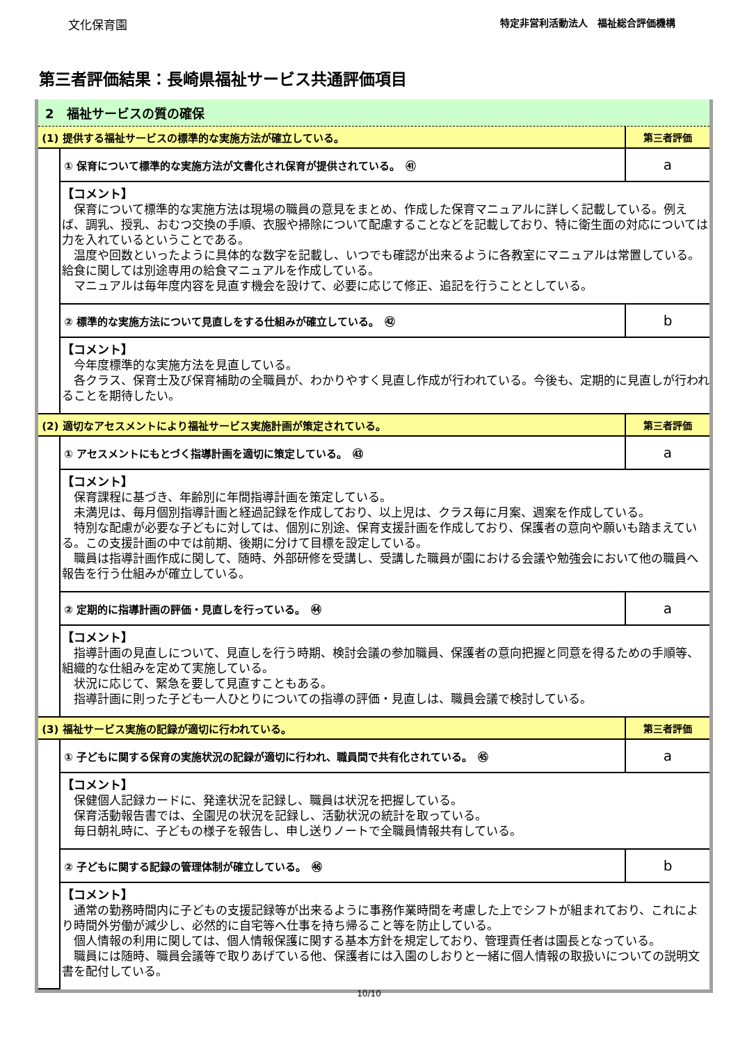文化保育園 特定非営利活動法人　福祉総合評価機構
第三者評価結果：長崎県福祉サービス共通評価項目
2　福祉サービスの質の確保
| (1) 提供する福祉サービスの標準的な実施方法が確立している。 | | 第三者評価 |
| | ① 保育について標準的な実施方法が文書化され保育が提供されている。 ㊶ | a |
| | 【コメント】 保育について標準的な実施方法は現場の職員の意見をまとめ、作成した保育マニュアルに詳しく記載している。例えば、調乳、授乳、おむつ交換の手順、衣服や掃除について配慮することなどを記載しており、特に衛生面の対応については力を入れているということである。 温度や回数といったように具体的な数字を記載し、いつでも確認が出来るように各教室にマニュアルは常置している。給食に関しては別途専用の給食マニュアルを作成している。 マニュアルは毎年度内容を見直す機会を設けて、必要に応じて修正、追記を行うこととしている。 | |
| | ② 標準的な実施方法について見直しをする仕組みが確立している。 ㊷ | b |
| | 【コメント】 今年度標準的な実施方法を見直している。 各クラス、保育士及び保育補助の全職員が、わかりやすく見直し作成が行われている。今後も、定期的に見直しが行われることを期待したい。 | |
| (2) 適切なアセスメントにより福祉サービス実施計画が策定されている。 | | 第三者評価 |
| | ① アセスメントにもとづく指導計画を適切に策定している。 ㊸ | a |
| | 【コメント】 保育課程に基づき、年齢別に年間指導計画を策定している。 未満児は、毎月個別指導計画と経過記録を作成しており、以上児は、クラス毎に月案、週案を作成している。 特別な配慮が必要な子どもに対しては、個別に別途、保育支援計画を作成しており、保護者の意向や願いも踏まえている。この支援計画の中では前期、後期に分けて目標を設定している。 職員は指導計画作成に関して、随時、外部研修を受講し、受講した職員が園における会議や勉強会において他の職員へ報告を行う仕組みが確立している。 | |
| | ② 定期的に指導計画の評価・見直しを行っている。 ㊹ | a |
| | 【コメント】 指導計画の見直しについて、見直しを行う時期、検討会議の参加職員、保護者の意向把握と同意を得るための手順等、組織的な仕組みを定めて実施している。 状況に応じて、緊急を要して見直すこともある。 指導計画に則った子ども一人ひとりについての指導の評価・見直しは、職員会議で検討している。 | |
| (3) 福祉サービス実施の記録が適切に行われている。 | | 第三者評価 |
| | ① 子どもに関する保育の実施状況の記録が適切に行われ、職員間で共有化されている。 ㊺ | a |
| | 【コメント】 保健個人記録カードに、発達状況を記録し、職員は状況を把握している。 保育活動報告書では、全園児の状況を記録し、活動状況の統計を取っている。 毎日朝礼時に、子どもの様子を報告し、申し送りノートで全職員情報共有している。 | |
| | ② 子どもに関する記録の管理体制が確立している。 ㊻ | b |
| | 【コメント】 通常の勤務時間内に子どもの支援記録等が出来るように事務作業時間を考慮した上でシフトが組まれており、これにより時間外労働が減少し、必然的に自宅等へ仕事を持ち帰ること等を防止している。 個人情報の利用に関しては、個人情報保護に関する基本方針を規定しており、管理責任者は園長となっている。 職員には随時、職員会議等で取りあげている他、保護者には入園のしおりと一緒に個人情報の取扱いについての説明文書を配付している。 | |
10/10